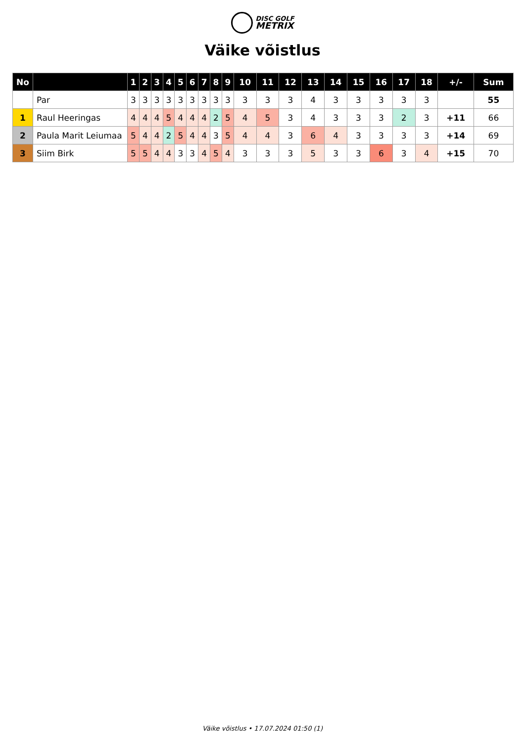DISC GOLF
METRIX
Väike võistlus
| No | | 1 | 2 | 3 | 4 | 5 | 6 | 7 | 8 | 9 | 10 | 11 | 12 | 13 | 14 | 15 | 16 | 17 | 18 | +/- | Sum |
| --- | --- | --- | --- | --- | --- | --- | --- | --- | --- | --- | --- | --- | --- | --- | --- | --- | --- | --- | --- | --- | --- |
| | Par | 3 | 3 | 3 | 3 | 3 | 3 | 3 | 3 | 3 | 3 | 3 | 3 | 4 | 3 | 3 | 3 | 3 | 3 | | 55 |
| 1 | Raul Heeringas | 4 | 4 | 4 | 5 | 4 | 4 | 4 | 2 | 5 | 4 | 5 | 3 | 4 | 3 | 3 | 3 | 2 | 3 | +11 | 66 |
| 2 | Paula Marit Leiumaa | 5 | 4 | 4 | 2 | 5 | 4 | 4 | 3 | 5 | 4 | 4 | 3 | 6 | 4 | 3 | 3 | 3 | 3 | +14 | 69 |
| 3 | Siim Birk | 5 | 5 | 4 | 4 | 3 | 3 | 4 | 5 | 4 | 3 | 3 | 3 | 5 | 3 | 3 | 6 | 3 | 4 | +15 | 70 |
Väike võistlus • 17.07.2024 01:50 (1)